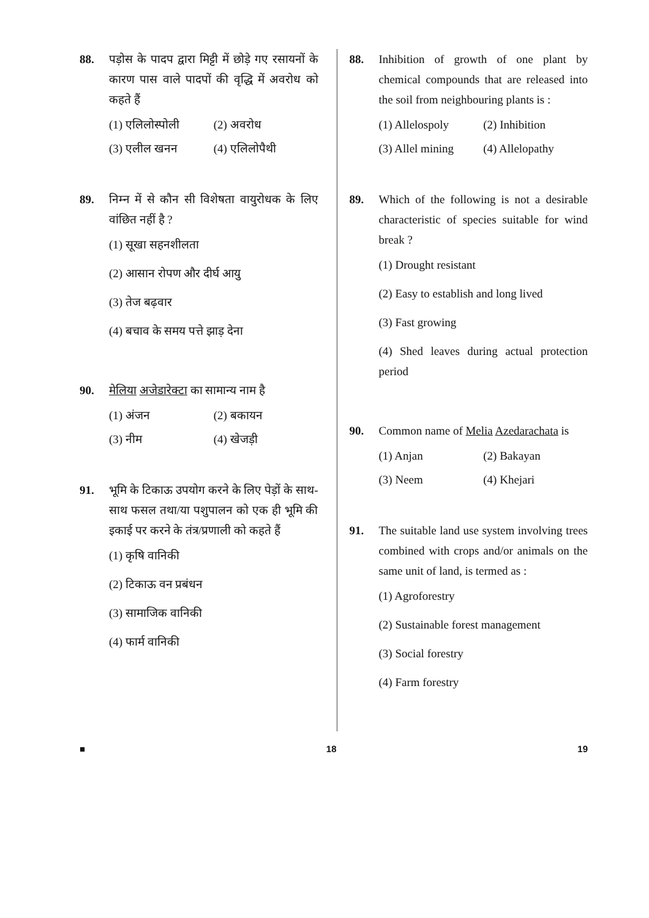88. पड़ोस के पादप द्वारा मिट्टी में छोड़े गए रसायनों के कारण पास वाले पादपों की वृद्धि में अवरोध को कहते हैं
(1) एलिलोस्पोली
(2) अवरोध
(3) एलील खनन
(4) एलिलोपैथी
89. निम्न में से कौन सी विशेषता वायुरोधक के लिए वांछित नहीं है ?
(1) सूखा सहनशीलता
(2) आसान रोपण और दीर्घ आयु
(3) तेज बढ़वार
(4) बचाव के समय पत्ते झाड़ देना
90. मेलिया अजेडारेक्टा का सामान्य नाम है
(1) अंजन
(2) बकायन
(3) नीम
(4) खेजड़ी
91. भूमि के टिकाऊ उपयोग करने के लिए पेड़ों के साथ-साथ फसल तथा/या पशुपालन को एक ही भूमि की इकाई पर करने के तंत्र/प्रणाली को कहते हैं
(1) कृषि वानिकी
(2) टिकाऊ वन प्रबंधन
(3) सामाजिक वानिकी
(4) फार्म वानिकी
88. Inhibition of growth of one plant by chemical compounds that are released into the soil from neighbouring plants is :
(1) Allelospoly
(2) Inhibition
(3) Allel mining
(4) Allelopathy
89. Which of the following is not a desirable characteristic of species suitable for wind break ?
(1) Drought resistant
(2) Easy to establish and long lived
(3) Fast growing
(4) Shed leaves during actual protection period
90. Common name of Melia Azedarachata is
(1) Anjan
(2) Bakayan
(3) Neem
(4) Khejari
91. The suitable land use system involving trees combined with crops and/or animals on the same unit of land, is termed as :
(1) Agroforestry
(2) Sustainable forest management
(3) Social forestry
(4) Farm forestry
■ 18 19